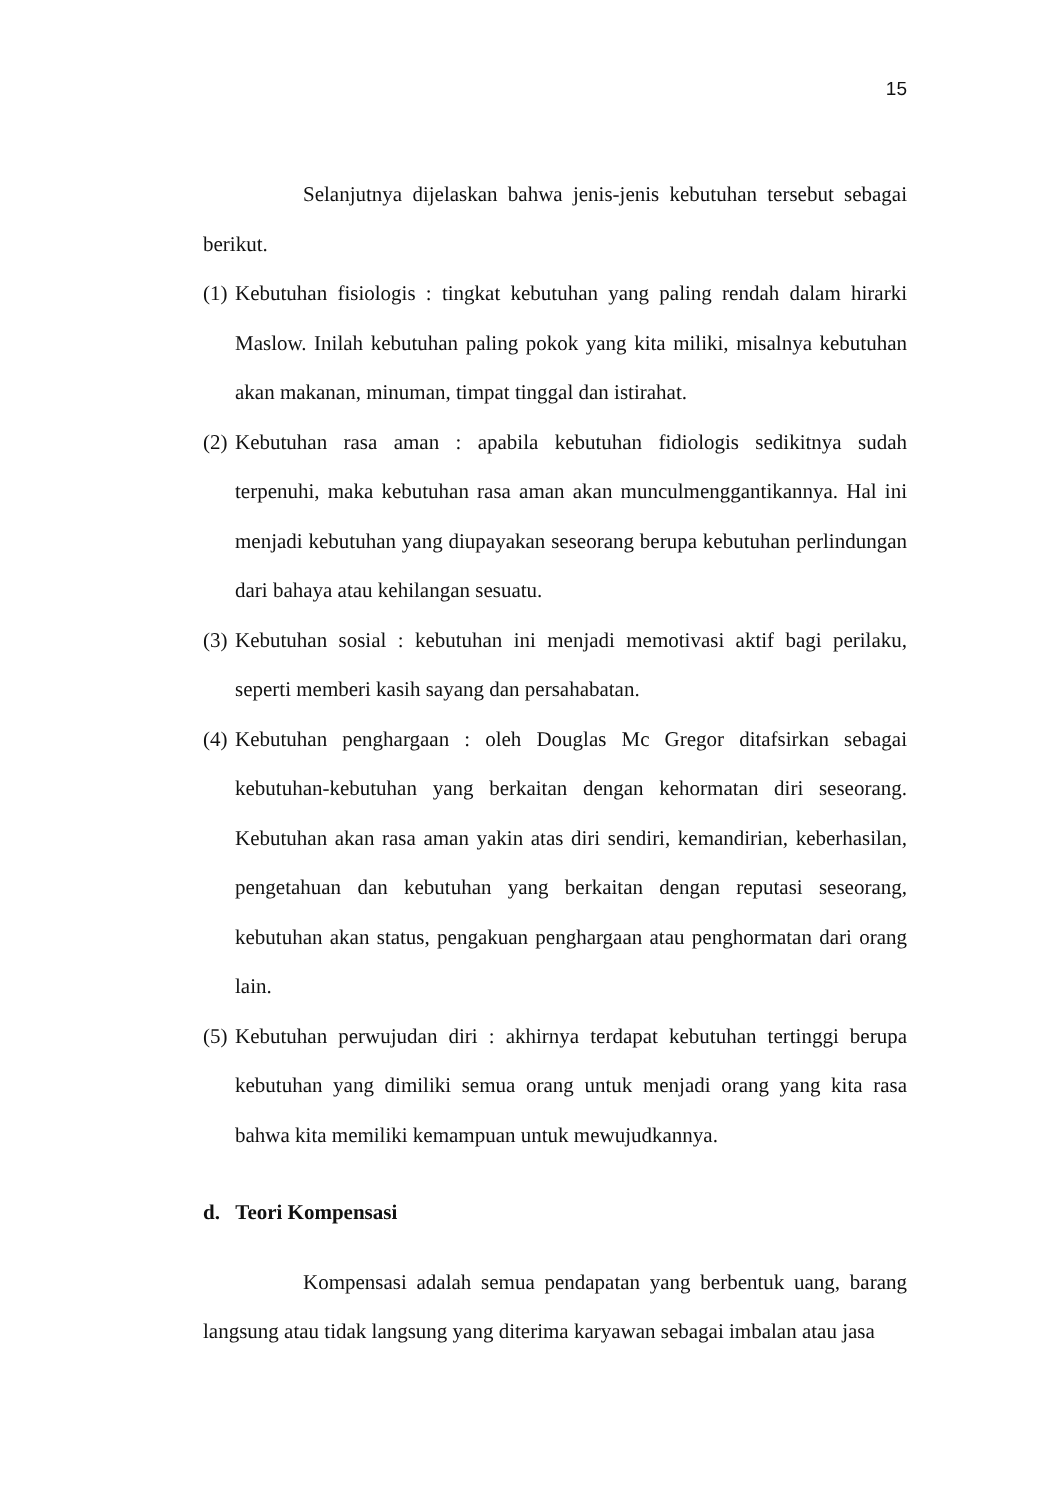15
Selanjutnya dijelaskan bahwa jenis-jenis kebutuhan tersebut sebagai berikut.
(1) Kebutuhan fisiologis : tingkat kebutuhan yang paling rendah dalam hirarki Maslow. Inilah kebutuhan paling pokok yang kita miliki, misalnya kebutuhan akan makanan, minuman, timpat tinggal dan istirahat.
(2) Kebutuhan rasa aman : apabila kebutuhan fidiologis sedikitnya sudah terpenuhi, maka kebutuhan rasa aman akan munculmenggantikannya. Hal ini menjadi kebutuhan yang diupayakan seseorang berupa kebutuhan perlindungan dari bahaya atau kehilangan sesuatu.
(3) Kebutuhan sosial : kebutuhan ini menjadi memotivasi aktif bagi perilaku, seperti memberi kasih sayang dan persahabatan.
(4) Kebutuhan penghargaan : oleh Douglas Mc Gregor ditafsirkan sebagai kebutuhan-kebutuhan yang berkaitan dengan kehormatan diri seseorang. Kebutuhan akan rasa aman yakin atas diri sendiri, kemandirian, keberhasilan, pengetahuan dan kebutuhan yang berkaitan dengan reputasi seseorang, kebutuhan akan status, pengakuan penghargaan atau penghormatan dari orang lain.
(5) Kebutuhan perwujudan diri : akhirnya terdapat kebutuhan tertinggi berupa kebutuhan yang dimiliki semua orang untuk menjadi orang yang kita rasa bahwa kita memiliki kemampuan untuk mewujudkannya.
d. Teori Kompensasi
Kompensasi adalah semua pendapatan yang berbentuk uang, barang langsung atau tidak langsung yang diterima karyawan sebagai imbalan atau jasa